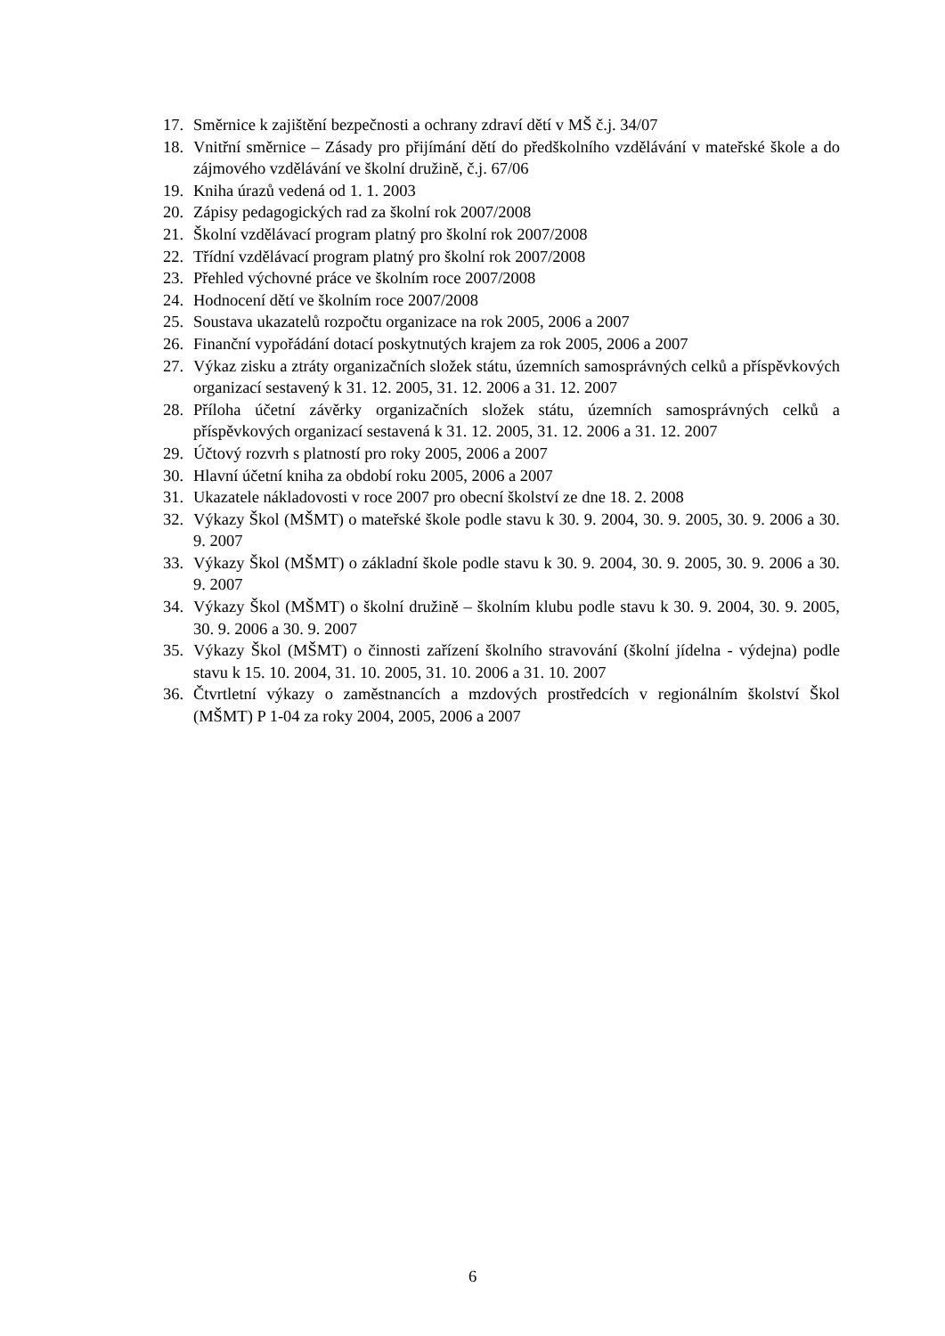17. Směrnice k zajištění bezpečnosti a ochrany zdraví dětí v MŠ č.j. 34/07
18. Vnitřní směrnice – Zásady pro přijímání dětí do předškolního vzdělávání v mateřské škole a do zájmového vzdělávání ve školní družině, č.j. 67/06
19. Kniha úrazů vedená od 1. 1. 2003
20. Zápisy pedagogických rad za školní rok 2007/2008
21. Školní vzdělávací program platný pro školní rok 2007/2008
22. Třídní vzdělávací program platný pro školní rok 2007/2008
23. Přehled výchovné práce ve školním roce 2007/2008
24. Hodnocení dětí ve školním roce 2007/2008
25. Soustava ukazatelů rozpočtu organizace na rok 2005, 2006 a 2007
26. Finanční vypořádání dotací poskytnutých krajem za rok 2005, 2006 a 2007
27. Výkaz zisku a ztráty organizačních složek státu, územních samosprávných celků a příspěvkových organizací sestavený k 31. 12. 2005, 31. 12. 2006 a 31. 12. 2007
28. Příloha účetní závěrky organizačních složek státu, územních samosprávných celků a příspěvkových organizací sestavená k 31. 12. 2005, 31. 12. 2006 a 31. 12. 2007
29. Účtový rozvrh s platností pro roky 2005, 2006 a 2007
30. Hlavní účetní kniha za období roku 2005, 2006 a 2007
31. Ukazatele nákladovosti v roce 2007 pro obecní školství ze dne 18. 2. 2008
32. Výkazy Škol (MŠMT) o mateřské škole podle stavu k 30. 9. 2004, 30. 9. 2005, 30. 9. 2006 a 30. 9. 2007
33. Výkazy Škol (MŠMT) o základní škole podle stavu k 30. 9. 2004, 30. 9. 2005, 30. 9. 2006 a 30. 9. 2007
34. Výkazy Škol (MŠMT) o školní družině – školním klubu podle stavu k 30. 9. 2004, 30. 9. 2005, 30. 9. 2006 a 30. 9. 2007
35. Výkazy Škol (MŠMT) o činnosti zařízení školního stravování (školní jídelna - výdejna) podle stavu k 15. 10. 2004, 31. 10. 2005, 31. 10. 2006 a 31. 10. 2007
36. Čtvrtletní výkazy o zaměstnancích a mzdových prostředcích v regionálním školství Škol (MŠMT) P 1-04 za roky 2004, 2005, 2006 a 2007
6